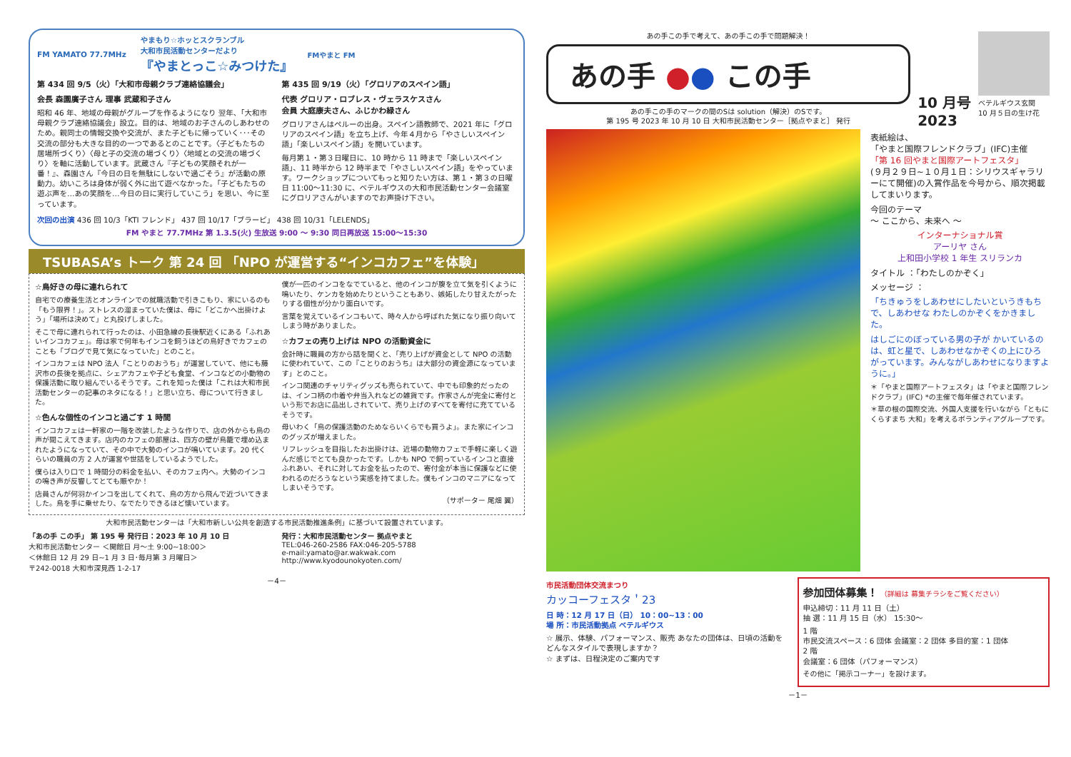FM YAMATO 77.7MHz
やまもり☆ホッとスクランブル
大和市民活動センターだより
『やまとっこ☆みつけた』
FMやまと FM
第 434 回 9/5（火）「大和市母親クラブ連絡協議会」
会長 森園廣子さん 理事 武蔵和子さん
昭和 46 年、地域の母親がグループを作るようになり 翌年、「大和市母親クラブ連絡協議会」設立。目的は、地域のお子さんのしあわせのため。親同士の情報交換や交流が、また子どもに帰っていく･･･その交流の部分も大きな目的の一つであるとのことです。〈子どもたちの居場所づくり〉〈母と子の交流の場づくり〉〈地域との交流の場づくり〉を軸に活動しています。武蔵さん『子どもの笑顔それが一番！』、森園さん『今日の日を無駄にしないで過ごそう』が活動の原動力。幼いころは身体が弱く外に出て遊べなかった。「子どもたちの遊ぶ声を…あの笑顔を…今日の日に実行していこう」を思い、今に至っています。
第 435 回 9/19（火）「グロリアのスペイン語」
代表 グロリア・ロブレス・ヴェラスケスさん
会員 大庭康夫さん、ふじかわ緑さん
グロリアさんはペルーの出身。スペイン語教師で、2021 年に「グロリアのスペイン語」を立ち上げ、今年４月から「やさしいスペイン語」「楽しいスペイン語」を開いています。
毎月第１・第３日曜日に、10 時から 11 時まで「楽しいスペイン語」、11 時半から 12 時半まで「やさしいスペイン語」をやっています。ワークショップについてもっと知りたい方は、第１・第３の日曜日 11:00～11:30 に、ベテルギウスの大和市民活動センター会議室にグロリアさんがいますのでお声掛け下さい。
次回の出演 436 回 10/3「KTI フレンド」 437 回 10/17「ブラービ」 438 回 10/31「LELENDS」
FM やまと 77.7MHz 第 1.3.5(火) 生放送 9:00 ～ 9:30 同日再放送 15:00～15:30
TSUBASA’s トーク 第 24 回 「NPO が運営する“インコカフェ”を体験」
☆鳥好きの母に連れられて
自宅での療養生活とオンラインでの就職活動で引きこもり、家にいるのも「もう限界！」。ストレスの溜まっていた僕は、母に「どこかへ出掛けよう」「場所は決めて」と丸投げしました。
そこで母に連れられて行ったのは、小田急線の長後駅近くにある「ふれあいインコカフェ」。母は家で何年もインコを飼うほどの鳥好きでカフェのことも「ブログで見て気になっていた」とのこと。
インコカフェは NPO 法人「ことりのおうち」が運営していて、他にも藤沢市の長後を拠点に、シェアカフェや子ども食堂、インコなどの小動物の保護活動に取り組んでいるそうです。これを知った僕は「これは大和市民活動センターの記事のネタになる！」と思い立ち、母について行きました。
☆色んな個性のインコと過ごす 1 時間
インコカフェは一軒家の一階を改装したような作りで、店の外からも鳥の声が聞こえてきます。店内のカフェの部屋は、四方の壁が鳥籠で埋め込まれたようになっていて、その中で大勢のインコが鳴いています。20 代くらいの職員の方 2 人が運営や世話をしているようでした。
僕らは入り口で 1 時間分の料金を払い、そのカフェ内へ。大勢のインコの鳴き声が反響してとても賑やか！
店員さんが何羽かインコを出してくれて、鳥の方から飛んで近づいてきました。鳥を手に乗せたり、なでたりできるほど懐いています。
僕が一匹のインコをなでていると、他のインコが腹を立て気を引くように鳴いたり、ケンカを始めたりということもあり、嫉妬したり甘えたがったりする個性が分かり面白いです。
言葉を覚えているインコもいて、時々人から呼ばれた気になり振り向いてしまう時がありました。
☆カフェの売り上げは NPO の活動資金に
会計時に職員の方から話を聞くと、「売り上げが資金として NPO の活動に使われていて、この『ことりのおうち』は大部分の資金源になっています」とのこと。
インコ関連のチャリティグッズも売られていて、中でも印象的だったのは、インコ柄の巾着や弁当入れなどの雑貨です。作家さんが完全に寄付という形でお店に品出しされていて、売り上げのすべてを寄付に充てているそうです。
母いわく「鳥の保護活動のためならいくらでも買うよ」。また家にインコのグッズが増えました。
リフレッシュを目指したお出掛けは、近場の動物カフェで手軽に楽しく遊んだ感じでとても良かったです。しかも NPO で飼っているインコと直接ふれあい、それに対してお金を払ったので、寄付金が本当に保護などに使われるのだろうなという実感を持てました。僕もインコのマニアになってしまいそうです。
（サポーター 尾畑 翼）
大和市民活動センターは「大和市新しい公共を創造する市民活動推進条例」に基づいて設置されています。
「あの手 この手」 第 195 号 発行日：2023 年 10 月 10 日
大和市民活動センター ＜開館日 月～土 9:00~18:00＞
＜休館日 12 月 29 日~1 月 3 日･毎月第 3 月曜日＞
〒242-0018 大和市深見西 1-2-17
発行：大和市民活動センター 拠点やまと
TEL:046-260-2586 FAX:046-205-5788
e-mail:yamato@ar.wakwak.com
http://www.kyodounokyoten.com/
－4－
あの手この手で考えて、あの手この手で問題解決！
あの手 ●● この手
あの手この手のマークの間のSは solution（解決）のSです。
第 195 号 2023 年 10 月 10 日 大和市民活動センター［拠点やまと］ 発行
10 月号
2023
ベテルギウス玄関
10 月５日の生け花
表紙絵は、
「やまと国際フレンドクラブ」(IFC)主催
「第 16 回やまと国際アートフェスタ」
(９月２９日~１０月１日：シリウスギャラリーにて開催)の入賞作品を今号から、順次掲載してまいります。
今回のテーマ
～ ここから、未来へ ～
インターナショナル賞
アーリヤ さん
上和田小学校 1 年生 スリランカ
タイトル ：「わたしのかぞく」
メッセージ ：
「ちきゅうをしあわせにしたいというきもちで、しあわせな わたしのかぞくをかきました。
はしごにのぼっている男の子が かいているのは、虹と星で、しあわせなかぞくの上にひろがっています。みんながしあわせになりますように。」
＊「やまと国際アートフェスタ」は「やまと国際フレンドクラブ」(IFC) *の主催で毎年催されています。
＊草の根の国際交流、外国人支援を行いながら「ともにくらすまち 大和」を考えるボランティアグループです。
市民活動団体交流まつり
カッコーフェスタ＇23
日 時：12 月 17 日（日） 10：00~13：00
場 所：市民活動拠点 ベテルギウス
☆ 展示、体験、パフォーマンス、販売 あなたの団体は、日頃の活動をどんなスタイルで表現しますか？
☆ まずは、日程決定のご案内です
参加団体募集！ （詳細は 募集チラシをご覧ください）
申込締切：11 月 11 日（土）
抽 選：11 月 15 日（水） 15:30～
1 階
市民交流スペース：6 団体 会議室：2 団体 多目的室：1 団体
2 階
会議室：6 団体（パフォーマンス）
その他に「掲示コーナー」を設けます。
－1－